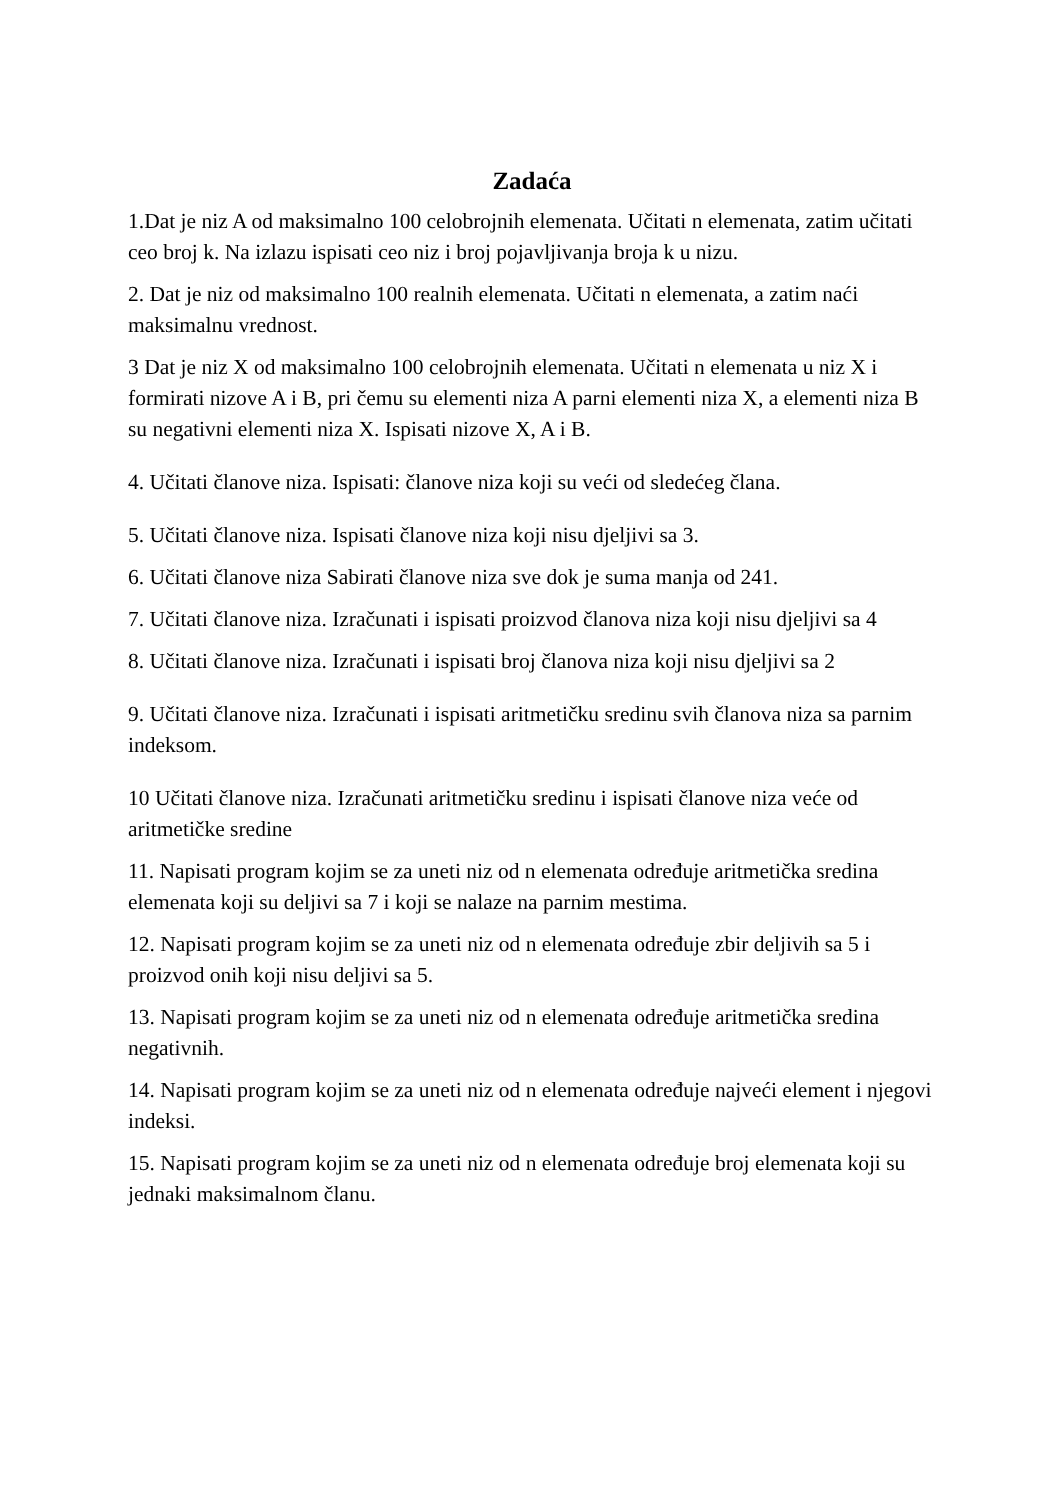Zadaća
1.Dat je niz A od maksimalno 100 celobrojnih elemenata. Učitati n elemenata, zatim učitati ceo broj k. Na izlazu ispisati ceo niz i broj pojavljivanja broja k u nizu.
2. Dat je niz od maksimalno 100 realnih elemenata. Učitati n elemenata, a zatim naći maksimalnu vrednost.
3 Dat je niz X od maksimalno 100 celobrojnih elemenata. Učitati n elemenata u niz X i formirati nizove A i B, pri čemu su elementi niza A parni elementi niza X, a elementi niza B su negativni elementi niza X. Ispisati nizove X, A i B.
4. Učitati članove niza. Ispisati: članove niza koji su veći od sledećeg člana.
5. Učitati članove niza. Ispisati članove niza koji nisu djeljivi sa 3.
6. Učitati članove niza Sabirati članove niza sve dok je suma manja od 241.
7. Učitati članove niza. Izračunati i ispisati proizvod članova niza koji nisu djeljivi sa 4
8. Učitati članove niza. Izračunati i ispisati broj članova niza koji nisu djeljivi sa 2
9. Učitati članove niza. Izračunati i ispisati aritmetičku sredinu svih članova niza sa parnim indeksom.
10 Učitati članove niza. Izračunati aritmetičku sredinu i ispisati članove niza veće od aritmetičke sredine
11. Napisati program kojim se za uneti niz od n elemenata određuje aritmetička sredina elemenata koji su deljivi sa 7 i koji se nalaze na parnim mestima.
12. Napisati program kojim se za uneti niz od n elemenata određuje zbir deljivih sa 5 i proizvod onih koji nisu deljivi sa 5.
13. Napisati program kojim se za uneti niz od n elemenata određuje aritmetička sredina negativnih.
14. Napisati program kojim se za uneti niz od n elemenata određuje najveći element i njegovi indeksi.
15. Napisati program kojim se za uneti niz od n elemenata određuje broj elemenata koji su jednaki maksimalnom članu.